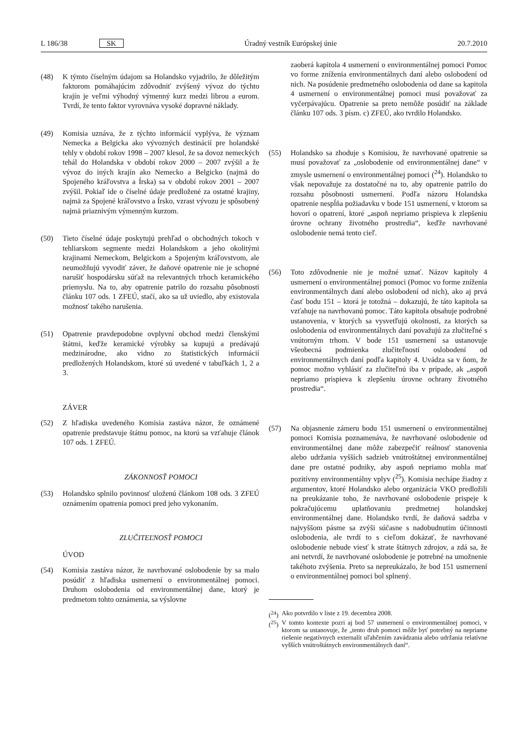L 186/38 SK Úradný vestník Európskej únie 20.7.2010
(48) K týmto číselným údajom sa Holandsko vyjadrilo, že dôležitým faktorom pomáhajúcim zdôvodniť zvýšený vývoz do týchto krajín je veľmi výhodný výmenný kurz medzi librou a eurom. Tvrdí, že tento faktor vyrovnáva vysoké dopravné náklady.
(49) Komisia uznáva, že z týchto informácií vyplýva, že význam Nemecka a Belgicka ako vývozných destinácií pre holandské tehly v období rokov 1998 – 2007 klesol, že sa dovoz nemeckých tehál do Holandska v období rokov 2000 – 2007 zvýšil a že vývoz do iných krajín ako Nemecko a Belgicko (najmä do Spojeného kráľovstva a Írska) sa v období rokov 2001 – 2007 zvýšil. Pokiaľ ide o číselné údaje predložené za ostatné krajiny, najmä za Spojené kráľovstvo a Írsko, vzrast vývozu je spôsobený najmä priaznivým výmenným kurzom.
(50) Tieto číselné údaje poskytujú prehľad o obchodných tokoch v tehliarskom segmente medzi Holandskom a jeho okolitými krajinami Nemeckom, Belgickom a Spojeným kráľovstvom, ale neumožňujú vyvodiť záver, že daňové opatrenie nie je schopné narušiť hospodársku súťaž na relevantných trhoch keramického priemyslu. Na to, aby opatrenie patrilo do rozsahu pôsobnosti článku 107 ods. 1 ZFEÚ, stačí, ako sa už uviedlo, aby existovala možnosť takého narušenia.
(51) Opatrenie pravdepodobne ovplyvní obchod medzi členskými štátmi, keďže keramické výrobky sa kupujú a predávajú medzinárodne, ako vidno zo štatistických informácií predložených Holandskom, ktoré sú uvedené v tabuľkách 1, 2 a 3.
ZÁVER
(52) Z hľadiska uvedeného Komisia zastáva názor, že oznámené opatrenie predstavuje štátnu pomoc, na ktorú sa vzťahuje článok 107 ods. 1 ZFEÚ.
ZÁKONNOSŤ POMOCI
(53) Holandsko splnilo povinnosť uloženú článkom 108 ods. 3 ZFEÚ oznámením opatrenia pomoci pred jeho vykonaním.
ZLUČITEĽNOSŤ POMOCI
ÚVOD
(54) Komisia zastáva názor, že navrhované oslobodenie by sa malo posúdiť z hľadiska usmernení o environmentálnej pomoci. Druhom oslobodenia od environmentálnej dane, ktorý je predmetom tohto oznámenia, sa výslovne
zaoberá kapitola 4 usmernení o environmentálnej pomoci Pomoc vo forme zníženia environmentálnych daní alebo oslobodení od nich. Na posúdenie predmetného oslobodenia od dane sa kapitola 4 usmernení o environmentálnej pomoci musí považovať za vyčerpávajúcu. Opatrenie sa preto nemôže posúdiť na základe článku 107 ods. 3 písm. c) ZFEÚ, ako tvrdilo Holandsko.
(55) Holandsko sa zhoduje s Komisiou, že navrhované opatrenie sa musí považovať za „oslobodenie od environmentálnej dane“ v zmysle usmernení o environmentálnej pomoci (<sup>24</sup>). Holandsko to však nepovažuje za dostatočné na to, aby opatrenie patrilo do rozsahu pôsobnosti usmernení. Podľa názoru Holandska opatrenie nespĺňa požiadavku v bode 151 usmernení, v ktorom sa hovorí o opatrení, ktoré „aspoň nepriamo prispieva k zlepšeniu úrovne ochrany životného prostredia“, keďže navrhované oslobodenie nemá tento cieľ.
(56) Toto zdôvodnenie nie je možné uznať. Názov kapitoly 4 usmernení o environmentálnej pomoci (Pomoc vo forme zníženia environmentálnych daní alebo oslobodení od nich), ako aj prvá časť bodu 151 – ktorá je totožná – dokazujú, že táto kapitola sa vzťahuje na navrhovanú pomoc. Táto kapitola obsahuje podrobné ustanovenia, v ktorých sa vysvetľujú okolnosti, za ktorých sa oslobodenia od environmentálnych daní považujú za zlučiteľné s vnútorným trhom. V bode 151 usmernení sa ustanovuje všeobecná podmienka zlučiteľností oslobodení od environmentálnych daní podľa kapitoly 4. Uvádza sa v ňom, že pomoc možno vyhlásiť za zlučiteľnú iba v prípade, ak „aspoň nepriamo prispieva k zlepšeniu úrovne ochrany životného prostredia“.
(57) Na objasnenie zámeru bodu 151 usmernení o environmentálnej pomoci Komisia poznamenáva, že navrhované oslobodenie od environmentálnej dane môže zabezpečiť reálnosť stanovenia alebo udržania vyšších sadzieb vnútroštátnej environmentálnej dane pre ostatné podniky, aby aspoň nepriamo mohla mať pozitívny environmentálny vplyv (<sup>25</sup>). Komisia nechápe žiadny z argumentov, ktoré Holandsko alebo organizácia VKO predložili na preukázanie toho, že navrhované oslobodenie prispeje k pokračujúcemu uplatňovaniu predmetnej holandskej environmentálnej dane. Holandsko tvrdí, že daňová sadzba v najvyššom pásme sa zvýši súčasne s nadobudnutím účinnosti oslobodenia, ale tvrdí to s cieľom dokázať, že navrhované oslobodenie nebude viesť k strate štátnych zdrojov, a zdá sa, že ani netvrdí, že navrhované oslobodenie je potrebné na umožnenie takéhoto zvýšenia. Preto sa nepreukázalo, že bod 151 usmernení o environmentálnej pomoci bol splnený.
(<sup>24</sup>) Ako potvrdilo v liste z 19. decembra 2008.
(<sup>25</sup>) V tomto kontexte pozri aj bod 57 usmernení o environmentálnej pomoci, v ktorom sa ustanovuje, že „tento druh pomoci môže byť potrebný na nepriame riešenie negatívnych externalít uľahčením zavádzania alebo udržania relatívne vyšších vnútroštátnych environmentálnych daní“.